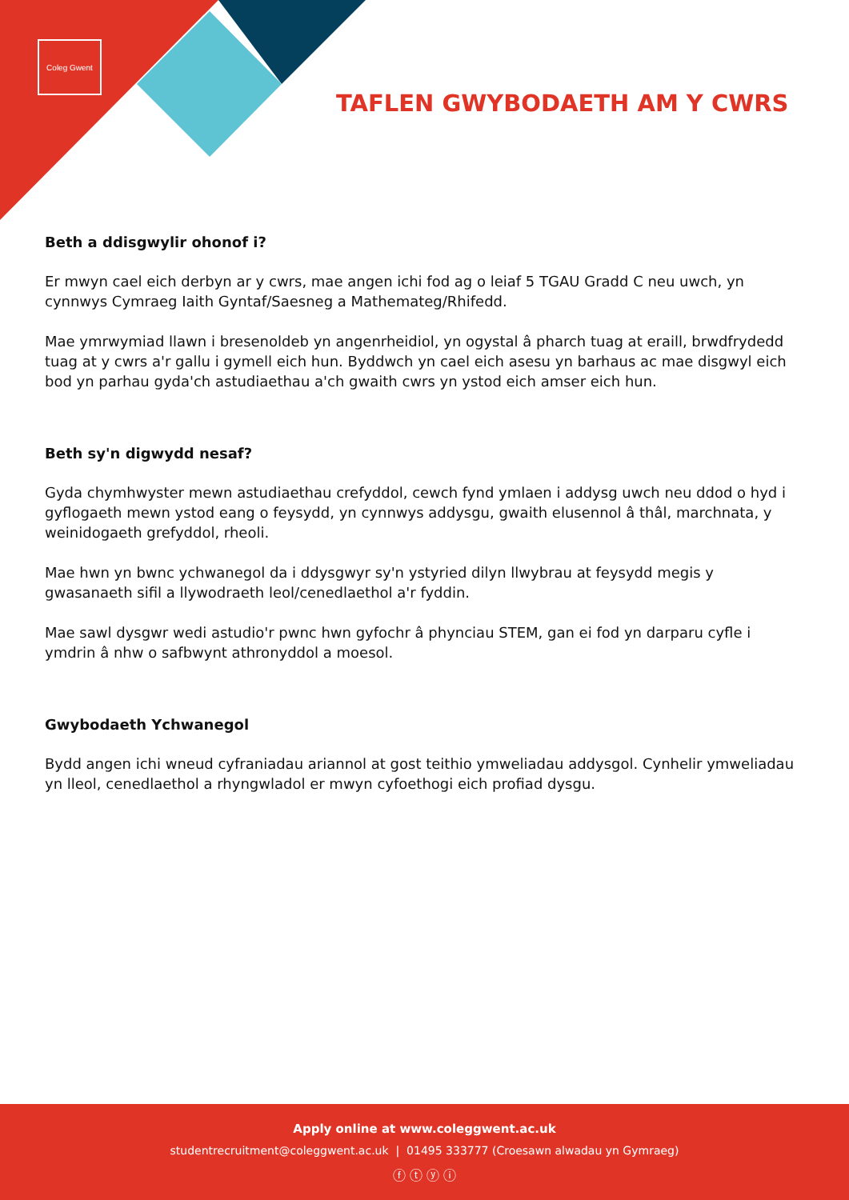Coleg Gwent
TAFLEN GWYBODAETH AM Y CWRS
Beth a ddisgwylir ohonof i?
Er mwyn cael eich derbyn ar y cwrs, mae angen ichi fod ag o leiaf 5 TGAU Gradd C neu uwch, yn cynnwys Cymraeg Iaith Gyntaf/Saesneg a Mathemateg/Rhifedd.
Mae ymrwymiad llawn i bresenoldeb yn angenrheidiol, yn ogystal â pharch tuag at eraill, brwdfrydedd tuag at y cwrs a'r gallu i gymell eich hun. Byddwch yn cael eich asesu yn barhaus ac mae disgwyl eich bod yn parhau gyda'ch astudiaethau a'ch gwaith cwrs yn ystod eich amser eich hun.
Beth sy'n digwydd nesaf?
Gyda chymhwyster mewn astudiaethau crefyddol, cewch fynd ymlaen i addysg uwch neu ddod o hyd i gyflogaeth mewn ystod eang o feysydd, yn cynnwys addysgu, gwaith elusennol â thâl, marchnata, y weinidogaeth grefyddol, rheoli.
Mae hwn yn bwnc ychwanegol da i ddysgwyr sy'n ystyried dilyn llwybrau at feysydd megis y gwasanaeth sifil a llywodraeth leol/cenedlaethol a'r fyddin.
Mae sawl dysgwr wedi astudio'r pwnc hwn gyfochr â phynciau STEM, gan ei fod yn darparu cyfle i ymdrin â nhw o safbwynt athronyddol a moesol.
Gwybodaeth Ychwanegol
Bydd angen ichi wneud cyfraniadau ariannol at gost teithio ymweliadau addysgol. Cynhelir ymweliadau yn lleol, cenedlaethol a rhyngwladol er mwyn cyfoethogi eich profiad dysgu.
Apply online at www.coleggwent.ac.uk
studentrecruitment@coleggwent.ac.uk | 01495 333777 (Croesawn alwadau yn Gymraeg)
ⓕ ⓣ ⓨ ⓘ